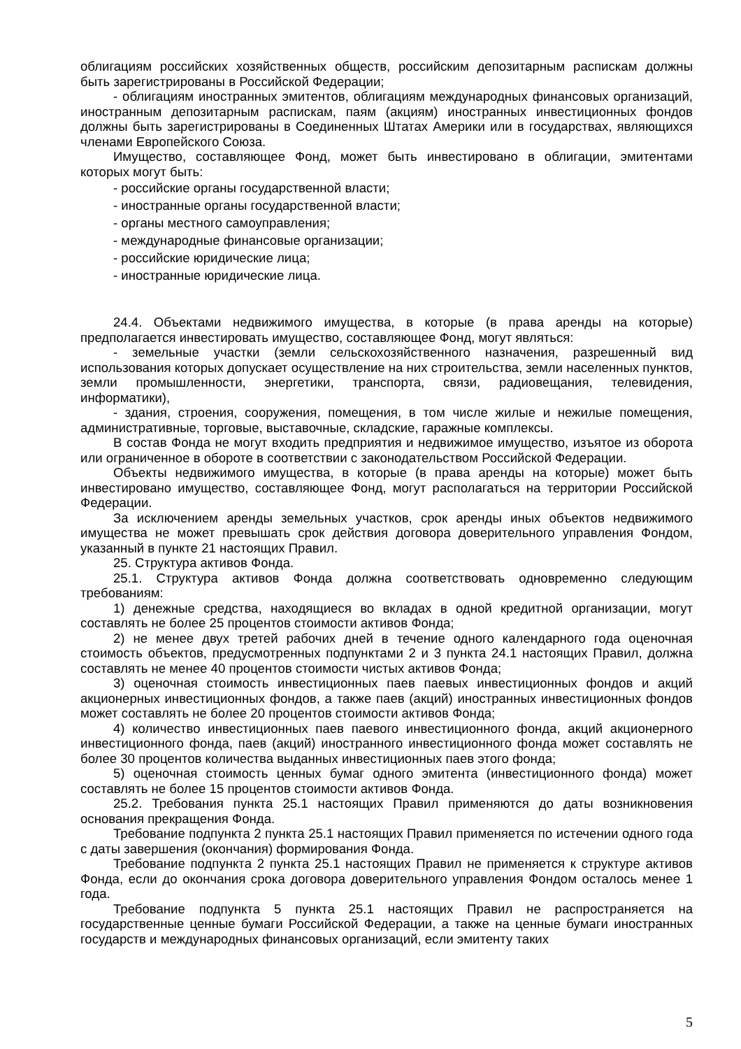облигациям российских хозяйственных обществ, российским депозитарным распискам должны быть зарегистрированы в Российской Федерации;
- облигациям иностранных эмитентов, облигациям международных финансовых организаций, иностранным депозитарным распискам, паям (акциям) иностранных инвестиционных фондов должны быть зарегистрированы в Соединенных Штатах Америки или в государствах, являющихся членами Европейского Союза.
Имущество, составляющее Фонд, может быть инвестировано в облигации, эмитентами которых могут быть:
- российские органы государственной власти;
- иностранные органы государственной власти;
- органы местного самоуправления;
- международные финансовые организации;
- российские юридические лица;
- иностранные юридические лица.
24.4. Объектами недвижимого имущества, в которые (в права аренды на которые) предполагается инвестировать имущество, составляющее Фонд, могут являться:
- земельные участки (земли сельскохозяйственного назначения, разрешенный вид использования которых допускает осуществление на них строительства, земли населенных пунктов, земли промышленности, энергетики, транспорта, связи, радиовещания, телевидения, информатики),
- здания, строения, сооружения, помещения, в том числе жилые и нежилые помещения, административные, торговые, выставочные, складские, гаражные комплексы.
В состав Фонда не могут входить предприятия и недвижимое имущество, изъятое из оборота или ограниченное в обороте в соответствии с законодательством Российской Федерации.
Объекты недвижимого имущества, в которые (в права аренды на которые) может быть инвестировано имущество, составляющее Фонд, могут располагаться на территории Российской Федерации.
За исключением аренды земельных участков, срок аренды иных объектов недвижимого имущества не может превышать срок действия договора доверительного управления Фондом, указанный в пункте 21 настоящих Правил.
25. Структура активов Фонда.
25.1. Структура активов Фонда должна соответствовать одновременно следующим требованиям:
1) денежные средства, находящиеся во вкладах в одной кредитной организации, могут составлять не более 25 процентов стоимости активов Фонда;
2) не менее двух третей рабочих дней в течение одного календарного года оценочная стоимость объектов, предусмотренных подпунктами 2 и 3 пункта 24.1 настоящих Правил, должна составлять не менее 40 процентов стоимости чистых активов Фонда;
3) оценочная стоимость инвестиционных паев паевых инвестиционных фондов и акций акционерных инвестиционных фондов, а также паев (акций) иностранных инвестиционных фондов может составлять не более 20 процентов стоимости активов Фонда;
4) количество инвестиционных паев паевого инвестиционного фонда, акций акционерного инвестиционного фонда, паев (акций) иностранного инвестиционного фонда может составлять не более 30 процентов количества выданных инвестиционных паев этого фонда;
5) оценочная стоимость ценных бумаг одного эмитента (инвестиционного фонда) может составлять не более 15 процентов стоимости активов Фонда.
25.2. Требования пункта 25.1 настоящих Правил применяются до даты возникновения основания прекращения Фонда.
Требование подпункта 2 пункта 25.1 настоящих Правил применяется по истечении одного года с даты завершения (окончания) формирования Фонда.
Требование подпункта 2 пункта 25.1 настоящих Правил не применяется к структуре активов Фонда, если до окончания срока договора доверительного управления Фондом осталось менее 1 года.
Требование подпункта 5 пункта 25.1 настоящих Правил не распространяется на государственные ценные бумаги Российской Федерации, а также на ценные бумаги иностранных государств и международных финансовых организаций, если эмитенту таких
5